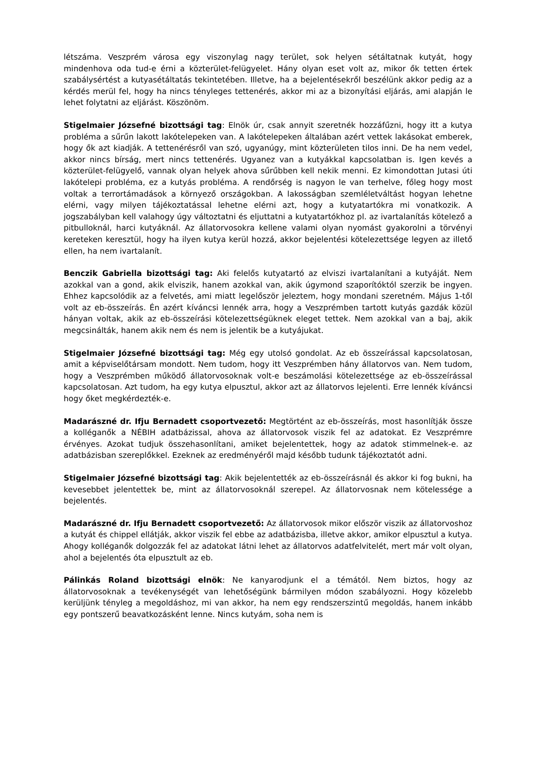létszáma. Veszprém városa egy viszonylag nagy terület, sok helyen sétáltatnak kutyát, hogy mindenhova oda tud-e érni a közterület-felügyelet. Hány olyan eset volt az, mikor ők tetten értek szabálysértést a kutyasétáltatás tekintetében. Illetve, ha a bejelentésekről beszélünk akkor pedig az a kérdés merül fel, hogy ha nincs tényleges tettenérés, akkor mi az a bizonyítási eljárás, ami alapján le lehet folytatni az eljárást. Köszönöm.
Stigelmaier Józsefné bizottsági tag: Elnök úr, csak annyit szeretnék hozzáfűzni, hogy itt a kutya probléma a sűrűn lakott lakótelepeken van. A lakótelepeken általában azért vettek lakásokat emberek, hogy ők azt kiadják. A tettenérésről van szó, ugyanúgy, mint közterületen tilos inni. De ha nem vedel, akkor nincs bírság, mert nincs tettenérés. Ugyanez van a kutyákkal kapcsolatban is. Igen kevés a közterület-felügyelő, vannak olyan helyek ahova sűrűbben kell nekik menni. Ez kimondottan Jutasi úti lakótelepi probléma, ez a kutyás probléma. A rendőrség is nagyon le van terhelve, főleg hogy most voltak a terrortámadások a környező országokban. A lakosságban szemléletváltást hogyan lehetne elérni, vagy milyen tájékoztatással lehetne elérni azt, hogy a kutyatartókra mi vonatkozik. A jogszabályban kell valahogy úgy változtatni és eljuttatni a kutyatartókhoz pl. az ivartalanítás kötelező a pitbulloknál, harci kutyáknál. Az állatorvosokra kellene valami olyan nyomást gyakorolni a törvényi kereteken keresztül, hogy ha ilyen kutya kerül hozzá, akkor bejelentési kötelezettsége legyen az illető ellen, ha nem ivartalanít.
Benczik Gabriella bizottsági tag: Aki felelős kutyatartó az elviszi ivartalanítani a kutyáját. Nem azokkal van a gond, akik elviszik, hanem azokkal van, akik úgymond szaporítóktól szerzik be ingyen. Ehhez kapcsolódik az a felvetés, ami miatt legelőször jeleztem, hogy mondani szeretném. Május 1-től volt az eb-összeírás. Én azért kíváncsi lennék arra, hogy a Veszprémben tartott kutyás gazdák közül hányan voltak, akik az eb-összeírási kötelezettségüknek eleget tettek. Nem azokkal van a baj, akik megcsinálták, hanem akik nem és nem is jelentik be a kutyájukat.
Stigelmaier Józsefné bizottsági tag: Még egy utolsó gondolat. Az eb összeírással kapcsolatosan, amit a képviselőtársam mondott. Nem tudom, hogy itt Veszprémben hány állatorvos van. Nem tudom, hogy a Veszprémben működő állatorvosoknak volt-e beszámolási kötelezettsége az eb-összeírással kapcsolatosan. Azt tudom, ha egy kutya elpusztul, akkor azt az állatorvos lejelenti. Erre lennék kíváncsi hogy őket megkérdezték-e.
Madarászné dr. Ifju Bernadett csoportvezető: Megtörtént az eb-összeírás, most hasonlítják össze a kolléganők a NÉBIH adatbázissal, ahova az állatorvosok viszik fel az adatokat. Ez Veszprémre érvényes. Azokat tudjuk összehasonlítani, amiket bejelentettek, hogy az adatok stimmelnek-e. az adatbázisban szereplőkkel. Ezeknek az eredményéről majd később tudunk tájékoztatót adni.
Stigelmaier Józsefné bizottsági tag: Akik bejelentették az eb-összeírásnál és akkor ki fog bukni, ha kevesebbet jelentettek be, mint az állatorvosoknál szerepel. Az állatorvosnak nem kötelessége a bejelentés.
Madarászné dr. Ifju Bernadett csoportvezető: Az állatorvosok mikor először viszik az állatorvoshoz a kutyát és chippel ellátják, akkor viszik fel ebbe az adatbázisba, illetve akkor, amikor elpusztul a kutya. Ahogy kolléganők dolgozzák fel az adatokat látni lehet az állatorvos adatfelvitelét, mert már volt olyan, ahol a bejelentés óta elpusztult az eb.
Pálinkás Roland bizottsági elnök: Ne kanyarodjunk el a témától. Nem biztos, hogy az állatorvosoknak a tevékenységét van lehetőségünk bármilyen módon szabályozni. Hogy közelebb kerüljünk tényleg a megoldáshoz, mi van akkor, ha nem egy rendszerszintű megoldás, hanem inkább egy pontszerű beavatkozásként lenne. Nincs kutyám, soha nem is